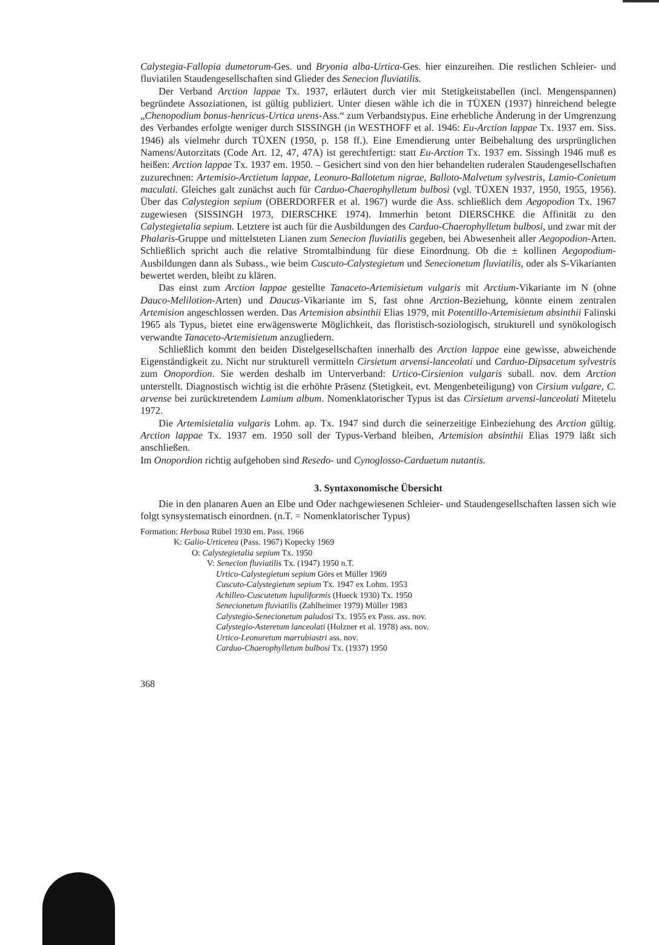Calystegia-Fallopia dumetorum-Ges. und Bryonia alba-Urtica-Ges. hier einzureihen. Die restlichen Schleier- und fluviatilen Staudengesellschaften sind Glieder des Senecion fluviatilis.
Der Verband Arction lappae Tx. 1937, erläutert durch vier mit Stetigkeitstabellen (incl. Mengenspannen) begründete Assoziationen, ist gültig publiziert. Unter diesen wähle ich die in TÜXEN (1937) hinreichend belegte „Chenopodium bonus-henricus-Urtica urens-Ass.“ zum Verbandstypus. Eine erhebliche Änderung in der Umgrenzung des Verbandes erfolgte weniger durch SISSINGH (in WESTHOFF et al. 1946: Eu-Arction lappae Tx. 1937 em. Siss. 1946) als vielmehr durch TÜXEN (1950, p. 158 ff.). Eine Emendierung unter Beibehaltung des ursprünglichen Namens/Autorzitats (Code Art. 12, 47, 47A) ist gerechtfertigt: statt Eu-Arction Tx. 1937 em. Sissingh 1946 muß es heißen: Arction lappae Tx. 1937 em. 1950. – Gesichert sind von den hier behandelten ruderalen Staudengesellschaften zuzurechnen: Artemisio-Arctietum lappae, Leonuro-Ballotetum nigrae, Balloto-Malvetum sylvestris, Lamio-Conietum maculati. Gleiches galt zunächst auch für Carduo-Chaerophylletum bulbosi (vgl. TÜXEN 1937, 1950, 1955, 1956). Über das Calystegion sepium (OBERDORFER et al. 1967) wurde die Ass. schließlich dem Aegopodion Tx. 1967 zugewiesen (SISSINGH 1973, DIERSCHKE 1974). Immerhin betont DIERSCHKE die Affinität zu den Calystegietalia sepium. Letztere ist auch für die Ausbildungen des Carduo-Chaerophylletum bulbosi, und zwar mit der Phalaris-Gruppe und mittelsteten Lianen zum Senecion fluviatilis gegeben, bei Abwesenheit aller Aegopodion-Arten. Schließlich spricht auch die relative Stromtalbindung für diese Einordnung. Ob die ± kollinen Aegopodium-Ausbildungen dann als Subass., wie beim Cuscuto-Calystegietum und Senecionetum fluviatilis, oder als S-Vikarianten bewertet werden, bleibt zu klären.
Das einst zum Arction lappae gestellte Tanaceto-Artemisietum vulgaris mit Arctium-Vikariante im N (ohne Dauco-Melilotion-Arten) und Daucus-Vikariante im S, fast ohne Arction-Beziehung, könnte einem zentralen Artemision angeschlossen werden. Das Artemision absinthii Elias 1979, mit Potentillo-Artemisietum absinthii Falinski 1965 als Typus, bietet eine erwägenswerte Möglichkeit, das floristisch-soziologisch, strukturell und synökologisch verwandte Tanaceto-Artemisietum anzugliedern.
Schließlich kommt den beiden Distelgesellschaften innerhalb des Arction lappae eine gewisse, abweichende Eigenständigkeit zu. Nicht nur strukturell vermitteln Cirsietum arvensi-lanceolati und Carduo-Dipsacetum sylvestris zum Onopordion. Sie werden deshalb im Unterverband: Urtico-Cirsienion vulgaris suball. nov. dem Arction unterstellt. Diagnostisch wichtig ist die erhöhte Präsenz (Stetigkeit, evt. Mengenbeteiligung) von Cirsium vulgare, C. arvense bei zurücktretendem Lamium album. Nomenklatorischer Typus ist das Cirsietum arvensi-lanceolati Mitetelu 1972.
Die Artemisietalia vulgaris Lohm. ap. Tx. 1947 sind durch die seinerzeitige Einbeziehung des Arction gültig. Arction lappae Tx. 1937 em. 1950 soll der Typus-Verband bleiben, Artemision absinthii Elias 1979 läßt sich anschließen.
Im Onopordion richtig aufgehoben sind Resedo- und Cynoglosso-Carduetum nutantis.
3. Syntaxonomische Übersicht
Die in den planaren Auen an Elbe und Oder nachgewiesenen Schleier- und Staudengesellschaften lassen sich wie folgt synsystematisch einordnen. (n.T. = Nomenklatorischer Typus)
Formation: Herbosa Rübel 1930 em. Pass. 1966
K: Galio-Urticetea (Pass. 1967) Kopecky 1969
O: Calystegietalia sepium Tx. 1950
V: Senecion fluviatilis Tx. (1947) 1950 n.T.
Urtico-Calystegietum sepium Görs et Müller 1969
Cuscuto-Calystegietum sepium Tx. 1947 ex Lohm. 1953
Achilleo-Cuscutetum lupuliformis (Hueck 1930) Tx. 1950
Senecionetum fluviatilis (Zahlheimer 1979) Müller 1983
Calystegio-Senecionetum paludosi Tx. 1955 ex Pass. ass. nov.
Calystegio-Asteretum lanceolati (Holzner et al. 1978) ass. nov.
Urtico-Leonuretum marrubiastri ass. nov.
Carduo-Chaerophylletum bulbosi Tx. (1937) 1950
368